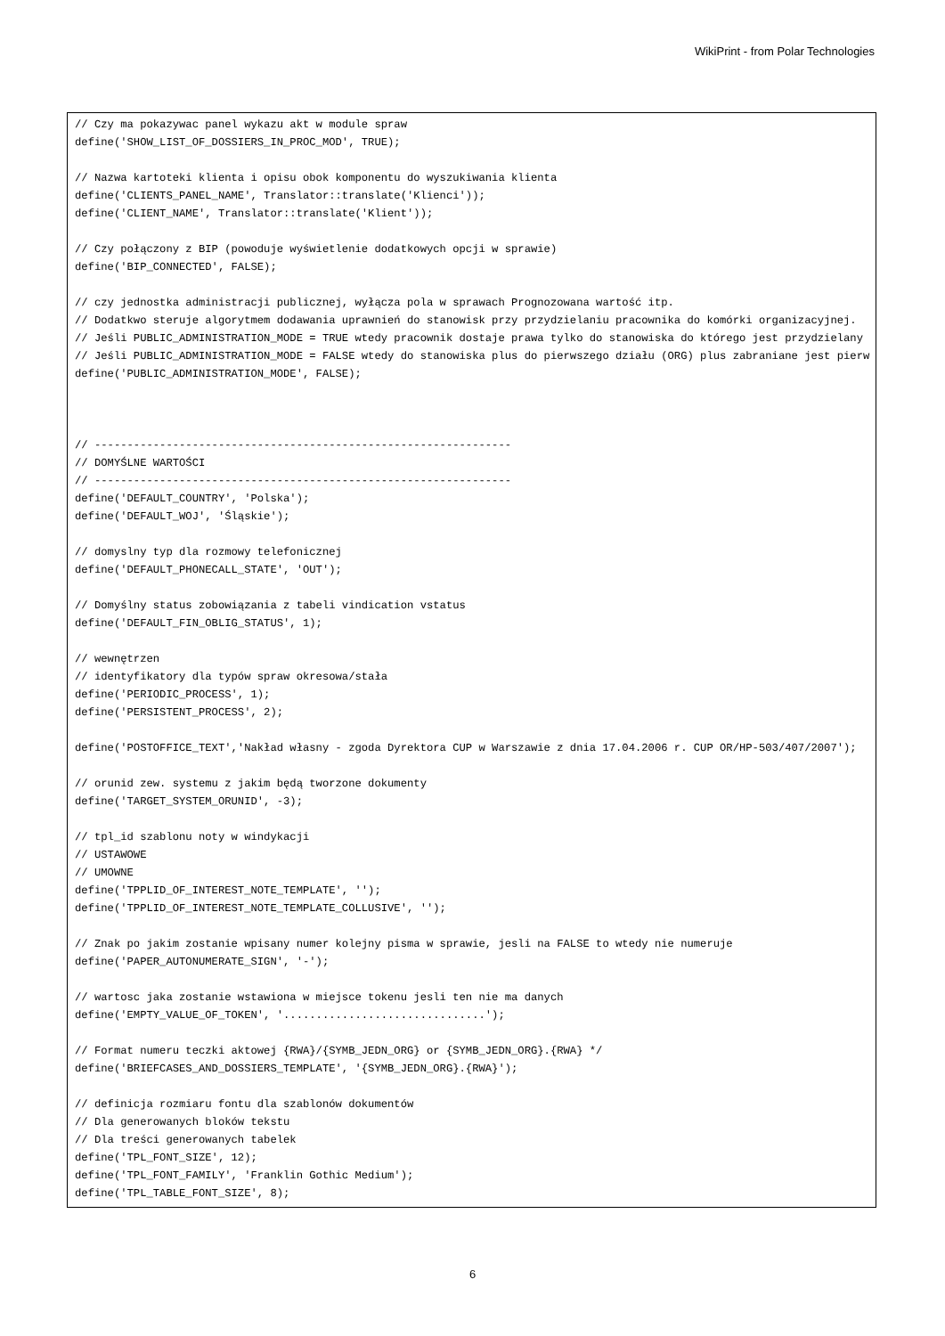WikiPrint - from Polar Technologies
// Czy ma pokazywac panel wykazu akt w module spraw
define('SHOW_LIST_OF_DOSSIERS_IN_PROC_MOD', TRUE);

// Nazwa kartoteki klienta i opisu obok komponentu do wyszukiwania klienta
define('CLIENTS_PANEL_NAME', Translator::translate('Klienci'));
define('CLIENT_NAME', Translator::translate('Klient'));

// Czy połączony z BIP (powoduje wyświetlenie dodatkowych opcji w sprawie)
define('BIP_CONNECTED', FALSE);

// czy jednostka administracji publicznej, wyłącza pola w sprawach Prognozowana wartość itp.
// Dodatkwo steruje algorytmem dodawania uprawnień do stanowisk przy przydzielaniu pracownika do komórki organizacyjnej.
// Jeśli PUBLIC_ADMINISTRATION_MODE = TRUE wtedy pracownik dostaje prawa tylko do stanowiska do którego jest przydzielany
// Jeśli PUBLIC_ADMINISTRATION_MODE = FALSE wtedy do stanowiska plus do pierwszego działu (ORG) plus zabraniane jest pierw
define('PUBLIC_ADMINISTRATION_MODE', FALSE);



// ----------------------------------------------------------------
// DOMYŚLNE WARTOŚCI
// ----------------------------------------------------------------
define('DEFAULT_COUNTRY', 'Polska');
define('DEFAULT_WOJ', 'Śląskie');

// domyslny typ dla rozmowy telefonicznej
define('DEFAULT_PHONECALL_STATE', 'OUT');

// Domyślny status zobowiązania z tabeli vindication vstatus
define('DEFAULT_FIN_OBLIG_STATUS', 1);

// wewnętrzen
// identyfikatory dla typów spraw okresowa/stała
define('PERIODIC_PROCESS', 1);
define('PERSISTENT_PROCESS', 2);

define('POSTOFFICE_TEXT','Nakład własny - zgoda Dyrektora CUP w Warszawie z dnia 17.04.2006 r. CUP OR/HP-503/407/2007');

// orunid zew. systemu z jakim będą tworzone dokumenty
define('TARGET_SYSTEM_ORUNID', -3);

// tpl_id szablonu noty w windykacji
// USTAWOWE
// UMOWNE
define('TPPLID_OF_INTEREST_NOTE_TEMPLATE', '');
define('TPPLID_OF_INTEREST_NOTE_TEMPLATE_COLLUSIVE', '');

// Znak po jakim zostanie wpisany numer kolejny pisma w sprawie, jesli na FALSE to wtedy nie numeruje
define('PAPER_AUTONUMERATE_SIGN', '-');

// wartosc jaka zostanie wstawiona w miejsce tokenu jesli ten nie ma danych
define('EMPTY_VALUE_OF_TOKEN', '...............................');

// Format numeru teczki aktowej {RWA}/{SYMB_JEDN_ORG} or {SYMB_JEDN_ORG}.{RWA} */
define('BRIEFCASES_AND_DOSSIERS_TEMPLATE', '{SYMB_JEDN_ORG}.{RWA}');

// definicja rozmiaru fontu dla szablonów dokumentów
// Dla generowanych bloków tekstu
// Dla treści generowanych tabelek
define('TPL_FONT_SIZE', 12);
define('TPL_FONT_FAMILY', 'Franklin Gothic Medium');
define('TPL_TABLE_FONT_SIZE', 8);
6